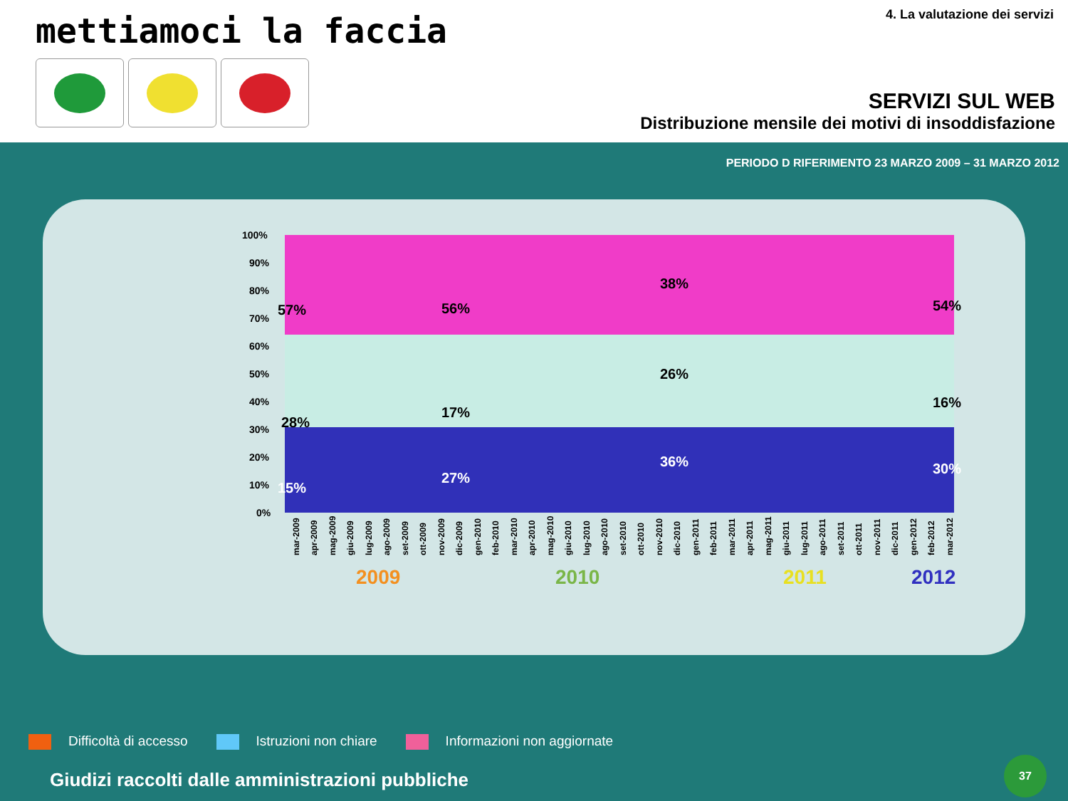mettiamoci la faccia 4. La valutazione dei servizi
SERVIZI SUL WEB
Distribuzione mensile dei motivi di insoddisfazione
PERIODO D RIFERIMENTO 23 MARZO 2009 – 31 MARZO 2012
100%
90%
80%
70%
60%
50%
40%
30%
20%
10%
0%
57%
56%
38%
54%
28%
17%
26%
16%
15%
27%
36%
30%
mar-2009
apr-2009
mag-2009
giu-2009
lug-2009
ago-2009
set-2009
ott-2009
nov-2009
dic-2009
gen-2010
feb-2010
mar-2010
apr-2010
mag-2010
giu-2010
lug-2010
ago-2010
set-2010
ott-2010
nov-2010
dic-2010
gen-2011
feb-2011
mar-2011
apr-2011
mag-2011
giu-2011
lug-2011
ago-2011
set-2011
ott-2011
nov-2011
dic-2011
gen-2012
feb-2012
mar-2012
2009 2010 2011 2012
Difficoltà di accesso Istruzioni non chiare Informazioni non aggiornate
Giudizi raccolti dalle amministrazioni pubbliche
37